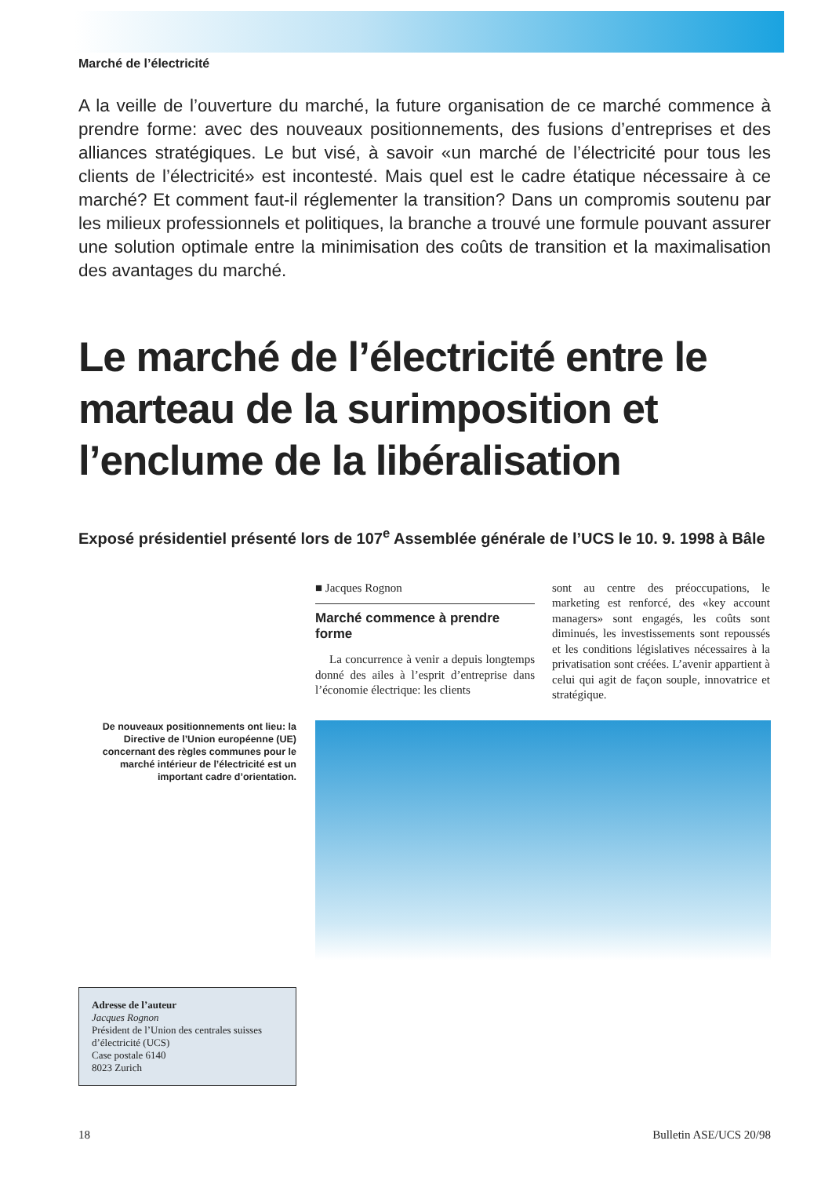Marché de l’électricité
A la veille de l’ouverture du marché, la future organisation de ce marché commence à prendre forme: avec des nouveaux positionnements, des fusions d’entreprises et des alliances stratégiques. Le but visé, à savoir «un marché de l’électricité pour tous les clients de l’électricité» est incontesté. Mais quel est le cadre étatique nécessaire à ce marché? Et comment faut-il réglementer la transition? Dans un compromis soutenu par les milieux professionnels et politiques, la branche a trouvé une formule pouvant assurer une solution optimale entre la minimisation des coûts de transition et la maximalisation des avantages du marché.
Le marché de l’électricité entre le marteau de la surimposition et l’enclume de la libéralisation
Exposé présidentiel présenté lors de 107<sup>e</sup> Assemblée générale de l’UCS le 10. 9. 1998 à Bâle
■ Jacques Rognon
Marché commence à prendre forme
La concurrence à venir a depuis longtemps donné des ailes à l’esprit d’entreprise dans l’économie électrique: les clients
sont au centre des préoccupations, le marketing est renforcé, des «key account managers» sont engagés, les coûts sont diminués, les investissements sont repoussés et les conditions législatives nécessaires à la privatisation sont créées. L’avenir appartient à celui qui agit de façon souple, innovatrice et stratégique.
De nouveaux positionnements ont lieu: la Directive de l’Union européenne (UE) concernant des règles communes pour le marché intérieur de l’électricité est un important cadre d’orientation.
Adresse de l’auteur
Jacques Rognon
Président de l’Union des centrales suisses d’électricité (UCS)
Case postale 6140
8023 Zurich
18 Bulletin ASE/UCS 20/98